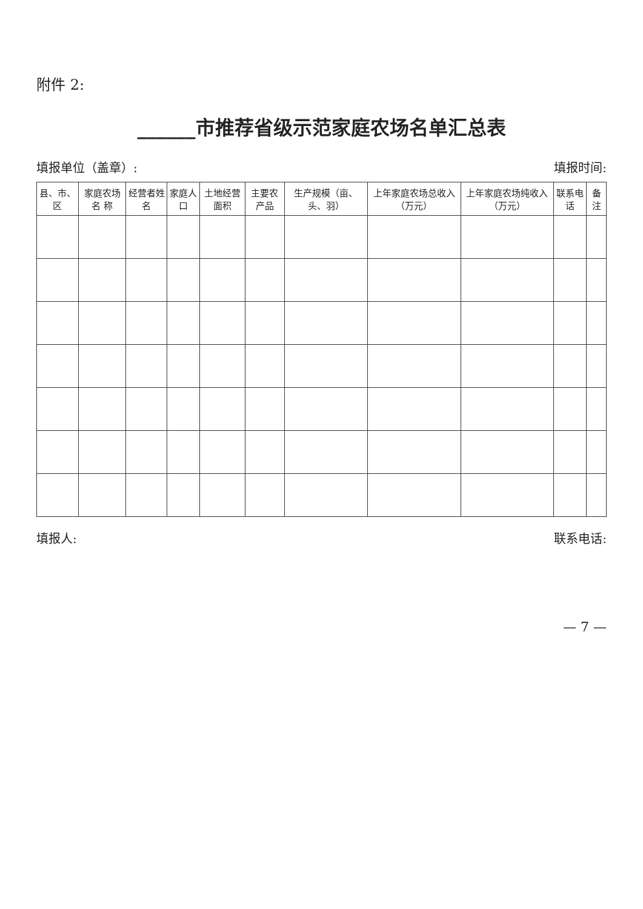附件 2:
______市推荐省级示范家庭农场名单汇总表
填报单位（盖章）: 填报时间:
| 县、市、区 | 家庭农场名 称 | 经营者姓 名 | 家庭人口 | 土地经营面积 | 主要农产品 | 生产规模（亩、头、羽） | 上年家庭农场总收入（万元） | 上年家庭农场纯收入（万元） | 联系电话 | 备注 |
| --- | --- | --- | --- | --- | --- | --- | --- | --- | --- | --- |
填报人: 联系电话:
— 7 —